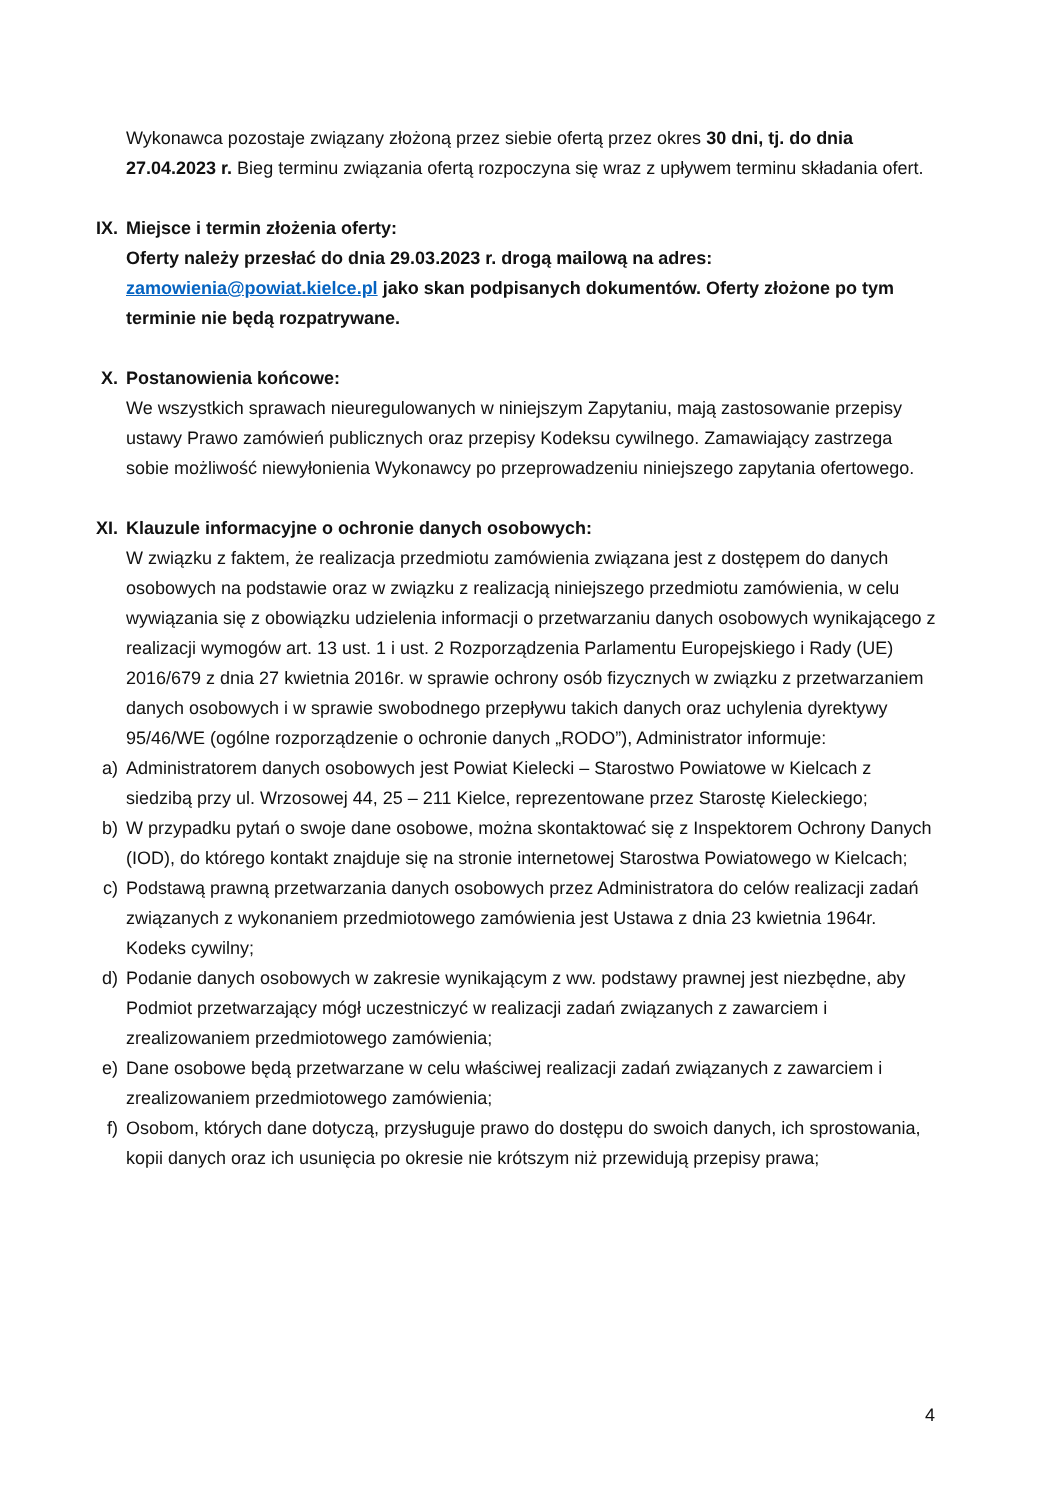Wykonawca pozostaje związany złożoną przez siebie ofertą przez okres 30 dni, tj. do dnia 27.04.2023 r. Bieg terminu związania ofertą rozpoczyna się wraz z upływem terminu składania ofert.
IX. Miejsce i termin złożenia oferty:
Oferty należy przesłać do dnia 29.03.2023 r. drogą mailową na adres:
zamowienia@powiat.kielce.pl jako skan podpisanych dokumentów. Oferty złożone po tym terminie nie będą rozpatrywane.
X. Postanowienia końcowe:
We wszystkich sprawach nieuregulowanych w niniejszym Zapytaniu, mają zastosowanie przepisy ustawy Prawo zamówień publicznych oraz przepisy Kodeksu cywilnego. Zamawiający zastrzega sobie możliwość niewyłonienia Wykonawcy po przeprowadzeniu niniejszego zapytania ofertowego.
XI. Klauzule informacyjne o ochronie danych osobowych:
W związku z faktem, że realizacja przedmiotu zamówienia związana jest z dostępem do danych osobowych na podstawie oraz w związku z realizacją niniejszego przedmiotu zamówienia, w celu wywiązania się z obowiązku udzielenia informacji o przetwarzaniu danych osobowych wynikającego z realizacji wymogów art. 13 ust. 1 i ust. 2 Rozporządzenia Parlamentu Europejskiego i Rady (UE) 2016/679 z dnia 27 kwietnia 2016r. w sprawie ochrony osób fizycznych w związku z przetwarzaniem danych osobowych i w sprawie swobodnego przepływu takich danych oraz uchylenia dyrektywy 95/46/WE (ogólne rozporządzenie o ochronie danych „RODO”), Administrator informuje:
a) Administratorem danych osobowych jest Powiat Kielecki – Starostwo Powiatowe w Kielcach z siedzibą przy ul. Wrzosowej 44, 25 – 211 Kielce, reprezentowane przez Starostę Kieleckiego;
b) W przypadku pytań o swoje dane osobowe, można skontaktować się z Inspektorem Ochrony Danych (IOD), do którego kontakt znajduje się na stronie internetowej Starostwa Powiatowego w Kielcach;
c) Podstawą prawną przetwarzania danych osobowych przez Administratora do celów realizacji zadań związanych z wykonaniem przedmiotowego zamówienia jest Ustawa z dnia 23 kwietnia 1964r. Kodeks cywilny;
d) Podanie danych osobowych w zakresie wynikającym z ww. podstawy prawnej jest niezbędne, aby Podmiot przetwarzający mógł uczestniczyć w realizacji zadań związanych z zawarciem i zrealizowaniem przedmiotowego zamówienia;
e) Dane osobowe będą przetwarzane w celu właściwej realizacji zadań związanych z zawarciem i zrealizowaniem przedmiotowego zamówienia;
f) Osobom, których dane dotyczą, przysługuje prawo do dostępu do swoich danych, ich sprostowania, kopii danych oraz ich usunięcia po okresie nie krótszym niż przewidują przepisy prawa;
4